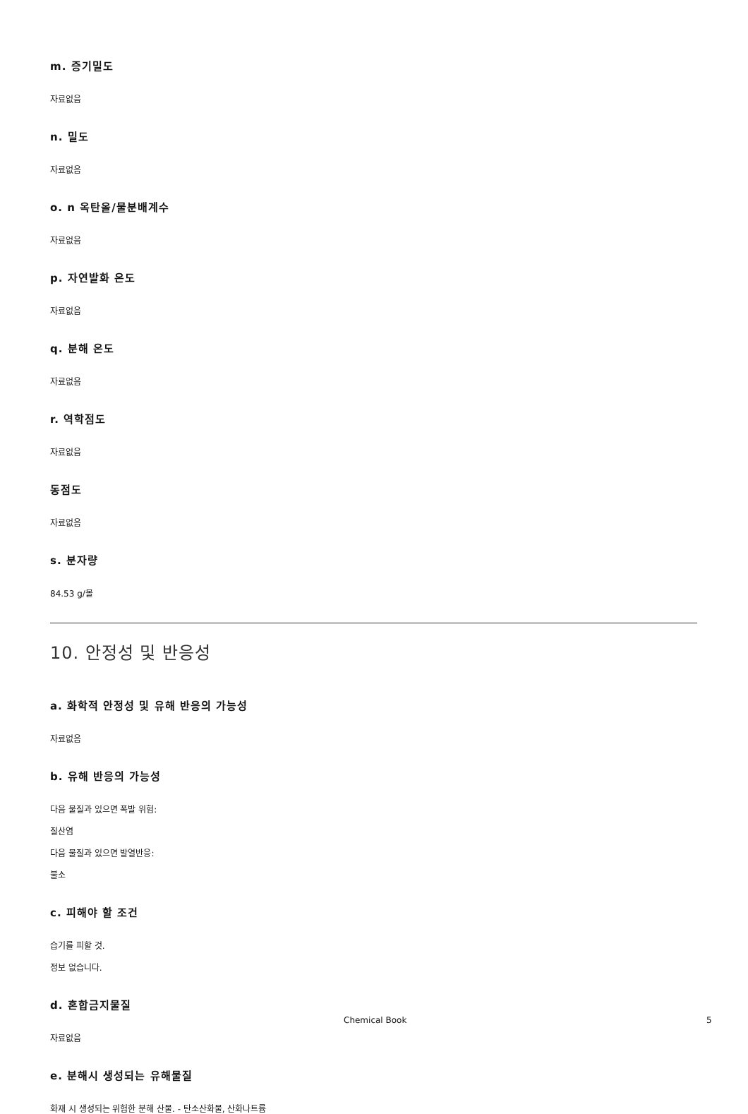m. 증기밀도
자료없음
n. 밀도
자료없음
o. n 옥탄올/물분배계수
자료없음
p. 자연발화 온도
자료없음
q. 분해 온도
자료없음
r. 역학점도
자료없음
동점도
자료없음
s. 분자량
84.53 g/몰
10. 안정성 및 반응성
a. 화학적 안정성 및 유해 반응의 가능성
자료없음
b. 유해 반응의 가능성
다음 물질과 있으면 폭발 위험:
질산염
다음 물질과 있으면 발열반응:
불소
c. 피해야 할 조건
습기를 피할 것.
정보 없습니다.
d. 혼합금지물질
자료없음
e. 분해시 생성되는 유해물질
화재 시 생성되는 위험한 분해 산물. - 탄소산화물, 산화나트륨
Chemical Book 5